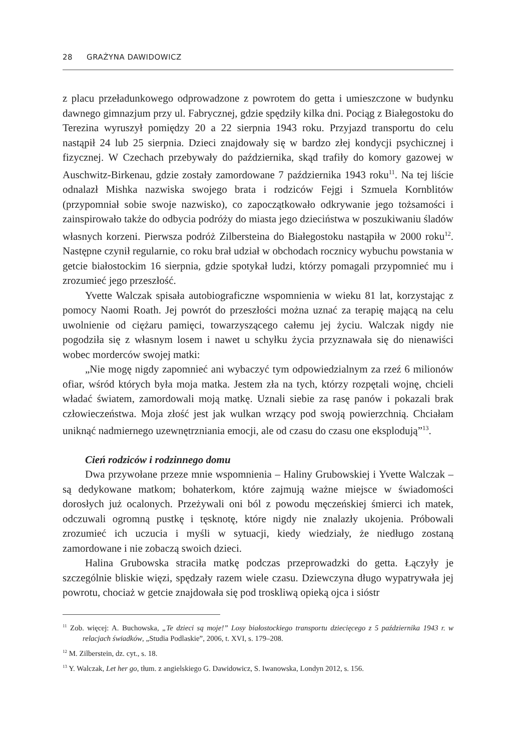28 GRAŻYNA DAWIDOWICZ
z placu przeładunkowego odprowadzone z powrotem do getta i umieszczone w budynku dawnego gimnazjum przy ul. Fabrycznej, gdzie spędziły kilka dni. Pociąg z Białegostoku do Terezina wyruszył pomiędzy 20 a 22 sierpnia 1943 roku. Przyjazd transportu do celu nastąpił 24 lub 25 sierpnia. Dzieci znajdowały się w bardzo złej kondycji psychicznej i fizycznej. W Czechach przebywały do października, skąd trafiły do komory gazowej w Auschwitz-Birkenau, gdzie zostały zamordowane 7 października 1943 roku<sup>11</sup>. Na tej liście odnalazł Mishka nazwiska swojego brata i rodziców Fejgi i Szmuela Kornblitów (przypomniał sobie swoje nazwisko), co zapoczątkowało odkrywanie jego tożsamości i zainspirowało także do odbycia podróży do miasta jego dzieciństwa w poszukiwaniu śladów własnych korzeni. Pierwsza podróż Zilbersteina do Białegostoku nastąpiła w 2000 roku<sup>12</sup>. Następne czynił regularnie, co roku brał udział w obchodach rocznicy wybuchu powstania w getcie białostockim 16 sierpnia, gdzie spotykał ludzi, którzy pomagali przypomnieć mu i zrozumieć jego przeszłość.
Yvette Walczak spisała autobiograficzne wspomnienia w wieku 81 lat, korzystając z pomocy Naomi Roath. Jej powrót do przeszłości można uznać za terapię mającą na celu uwolnienie od ciężaru pamięci, towarzyszącego całemu jej życiu. Walczak nigdy nie pogodziła się z własnym losem i nawet u schyłku życia przyznawała się do nienawiści wobec morderców swojej matki:
„Nie mogę nigdy zapomnieć ani wybaczyć tym odpowiedzialnym za rzeź 6 milionów ofiar, wśród których była moja matka. Jestem zła na tych, którzy rozpętali wojnę, chcieli władać światem, zamordowali moją matkę. Uznali siebie za rasę panów i pokazali brak człowieczeństwa. Moja złość jest jak wulkan wrzący pod swoją powierzchnią. Chciałam uniknąć nadmiernego uzewnętrzniania emocji, ale od czasu do czasu one eksplodują”<sup>13</sup>.
Cień rodziców i rodzinnego domu
Dwa przywołane przeze mnie wspomnienia – Haliny Grubowskiej i Yvette Walczak – są dedykowane matkom; bohaterkom, które zajmują ważne miejsce w świadomości dorosłych już ocalonych. Przeżywali oni ból z powodu męczeńskiej śmierci ich matek, odczuwali ogromną pustkę i tęsknotę, które nigdy nie znalazły ukojenia. Próbowali zrozumieć ich uczucia i myśli w sytuacji, kiedy wiedziały, że niedługo zostaną zamordowane i nie zobaczą swoich dzieci.
Halina Grubowska straciła matkę podczas przeprowadzki do getta. Łączyły je szczególnie bliskie więzi, spędzały razem wiele czasu. Dziewczyna długo wypatrywała jej powrotu, chociaż w getcie znajdowała się pod troskliwą opieką ojca i sióstr
<sup>11</sup> Zob. więcej: A. Buchowska, „Te dzieci są moje!” Losy białostockiego transportu dziecięcego z 5 października 1943 r. w relacjach świadków, „Studia Podlaskie”, 2006, t. XVI, s. 179–208.
<sup>12</sup> M. Zilberstein, dz. cyt., s. 18.
<sup>13</sup> Y. Walczak, Let her go, tłum. z angielskiego G. Dawidowicz, S. Iwanowska, Londyn 2012, s. 156.